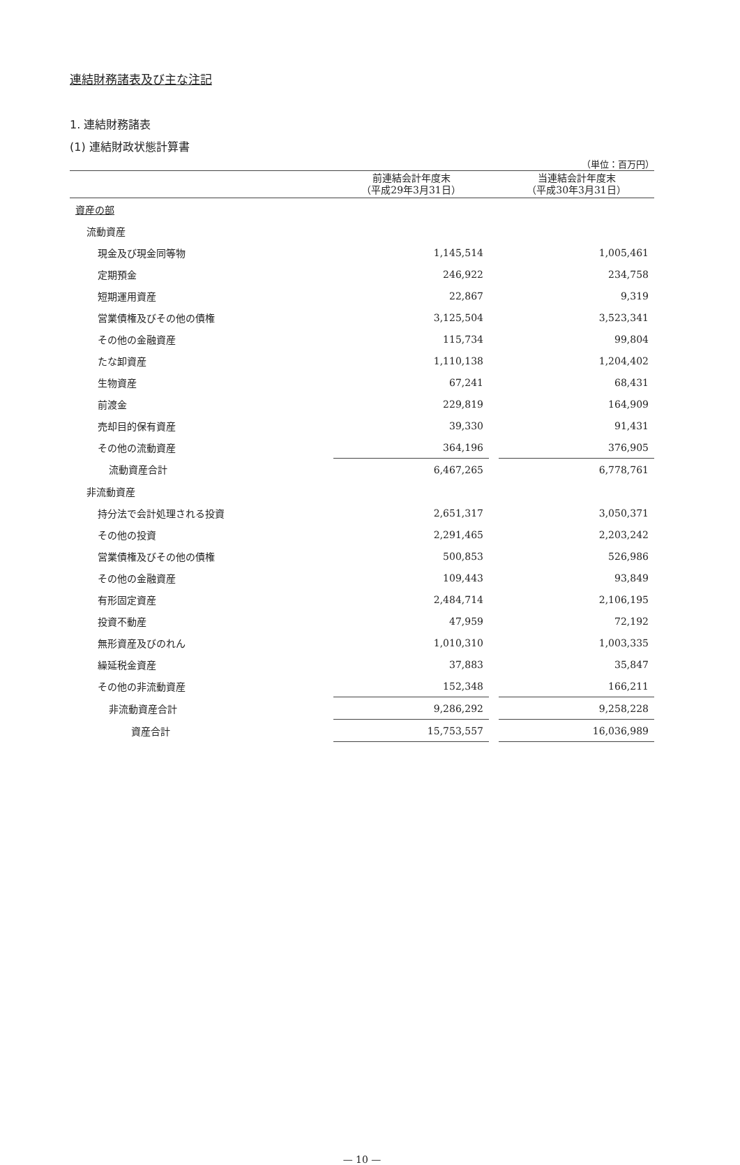連結財務諸表及び主な注記
1. 連結財務諸表
(1) 連結財政状態計算書
（単位：百万円）
| | 前連結会計年度末 （平成29年3月31日） | | 当連結会計年度末 （平成30年3月31日） |
| --- | --- | --- | --- |
| 資産の部 | | | |
| 流動資産 | | | |
| 現金及び現金同等物 | 1,145,514 | | 1,005,461 |
| 定期預金 | 246,922 | | 234,758 |
| 短期運用資産 | 22,867 | | 9,319 |
| 営業債権及びその他の債権 | 3,125,504 | | 3,523,341 |
| その他の金融資産 | 115,734 | | 99,804 |
| たな卸資産 | 1,110,138 | | 1,204,402 |
| 生物資産 | 67,241 | | 68,431 |
| 前渡金 | 229,819 | | 164,909 |
| 売却目的保有資産 | 39,330 | | 91,431 |
| その他の流動資産 | 364,196 | | 376,905 |
| 流動資産合計 | 6,467,265 | | 6,778,761 |
| 非流動資産 | | | |
| 持分法で会計処理される投資 | 2,651,317 | | 3,050,371 |
| その他の投資 | 2,291,465 | | 2,203,242 |
| 営業債権及びその他の債権 | 500,853 | | 526,986 |
| その他の金融資産 | 109,443 | | 93,849 |
| 有形固定資産 | 2,484,714 | | 2,106,195 |
| 投資不動産 | 47,959 | | 72,192 |
| 無形資産及びのれん | 1,010,310 | | 1,003,335 |
| 繰延税金資産 | 37,883 | | 35,847 |
| その他の非流動資産 | 152,348 | | 166,211 |
| 非流動資産合計 | 9,286,292 | | 9,258,228 |
| 資産合計 | 15,753,557 | | 16,036,989 |
— 10 —